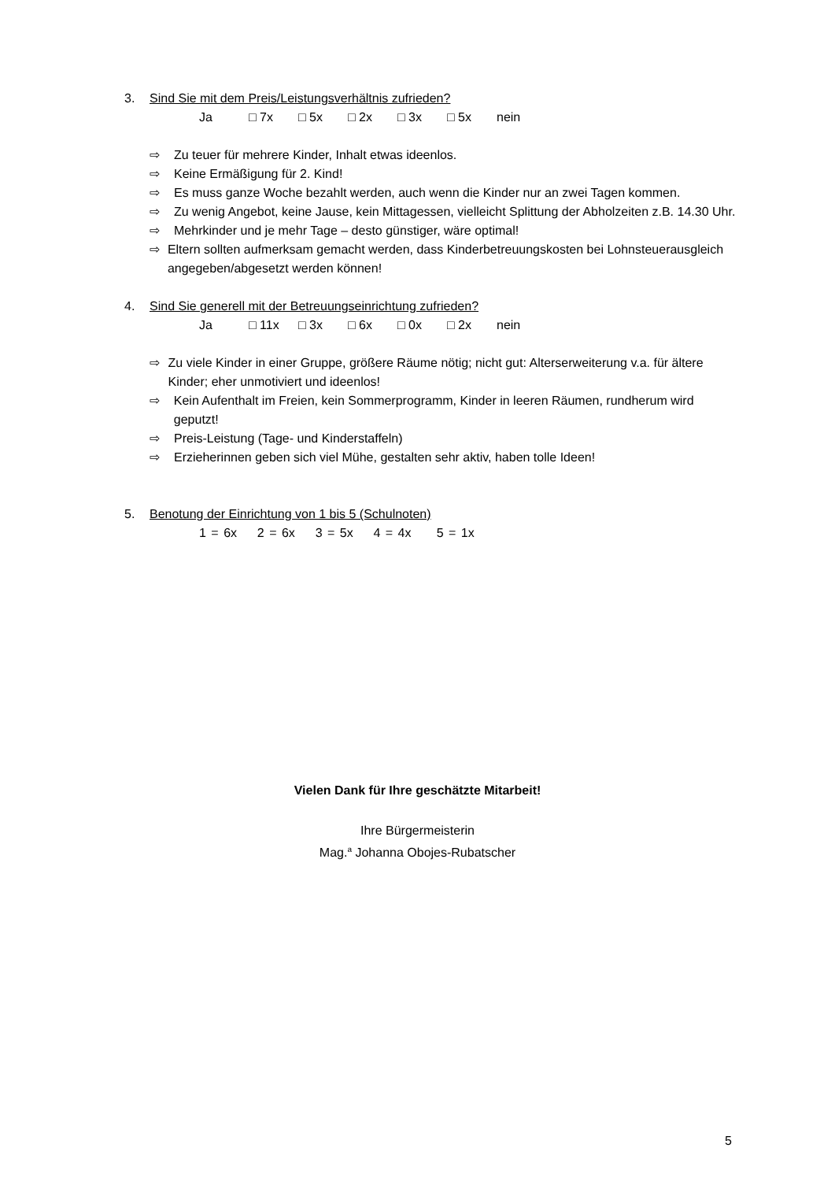3. Sind Sie mit dem Preis/Leistungsverhältnis zufrieden?
Ja □ 7x □ 5x □ 2x □ 3x □ 5x nein
⇨ Zu teuer für mehrere Kinder, Inhalt etwas ideenlos.
⇨ Keine Ermäßigung für 2. Kind!
⇨ Es muss ganze Woche bezahlt werden, auch wenn die Kinder nur an zwei Tagen kommen.
⇨ Zu wenig Angebot, keine Jause, kein Mittagessen, vielleicht Splittung der Abholzeiten z.B. 14.30 Uhr.
⇨ Mehrkinder und je mehr Tage – desto günstiger, wäre optimal!
⇨ Eltern sollten aufmerksam gemacht werden, dass Kinderbetreuungskosten bei Lohnsteuerausgleich angegeben/abgesetzt werden können!
4. Sind Sie generell mit der Betreuungseinrichtung zufrieden?
Ja □ 11x □ 3x □ 6x □ 0x □ 2x nein
⇨ Zu viele Kinder in einer Gruppe, größere Räume nötig; nicht gut: Alterserweiterung v.a. für ältere Kinder; eher unmotiviert und ideenlos!
⇨ Kein Aufenthalt im Freien, kein Sommerprogramm, Kinder in leeren Räumen, rundherum wird geputzt!
⇨ Preis-Leistung (Tage- und Kinderstaffeln)
⇨ Erzieherinnen geben sich viel Mühe, gestalten sehr aktiv, haben tolle Ideen!
5. Benotung der Einrichtung von 1 bis 5 (Schulnoten)
1 = 6x 2 = 6x 3 = 5x 4 = 4x 5 = 1x
Vielen Dank für Ihre geschätzte Mitarbeit!
Ihre Bürgermeisterin
Mag.<sup>a</sup> Johanna Obojes-Rubatscher
5